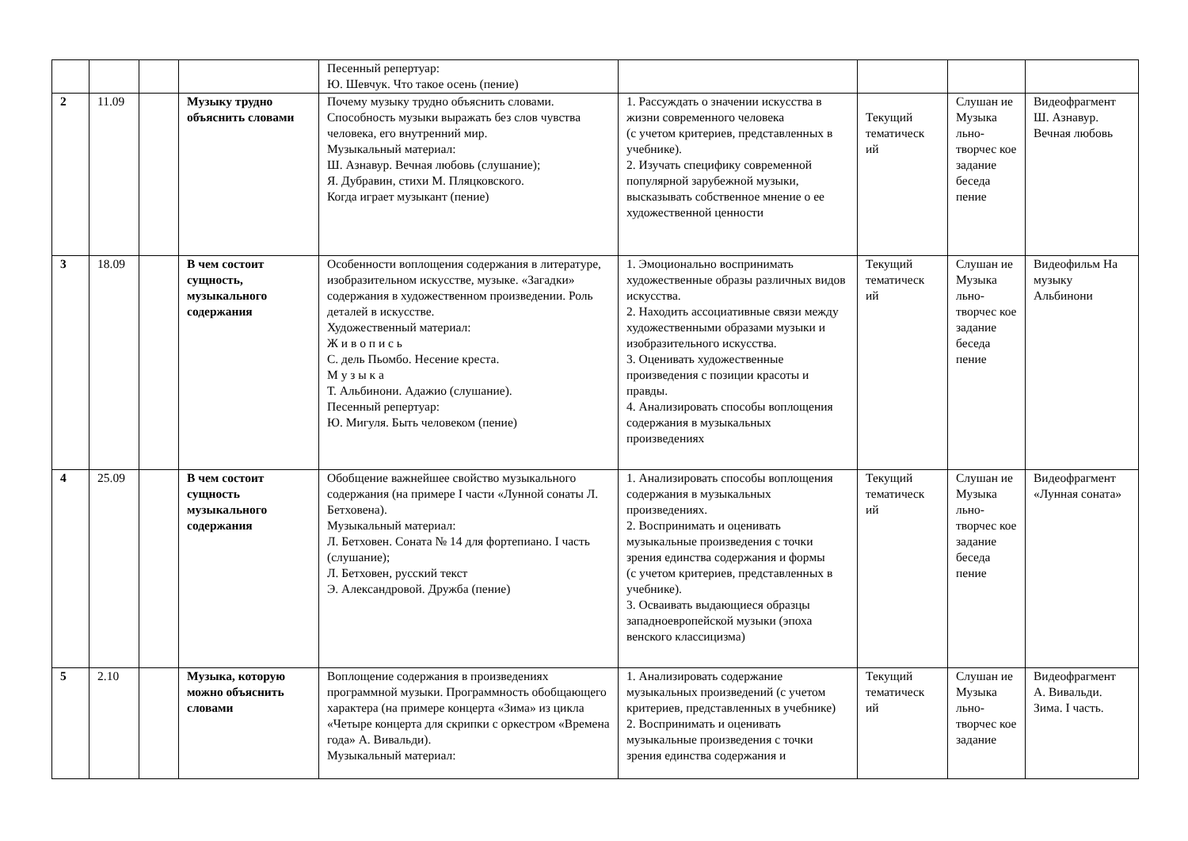| | | | | Песенный репертуар: Ю. Шевчук. Что такое осень (пение) | | | | |
| 2 | 11.09 | | Музыку трудно объяснить словами | Почему музыку трудно объяснить словами. Способность музыки выражать без слов чувства человека, его внутренний мир. Музыкальный материал: Ш. Азнавур. Вечная любовь (слушание); Я. Дубравин, стихи М. Пляцковского. Когда играет музыкант (пение) | 1. Рассуждать о значении искусства в жизни современного человека (с учетом критериев, представленных в учебнике). 2. Изучать специфику современной популярной зарубежной музыки, высказывать собственное мнение о ее художественной ценности | Текущий тематическ ий | Слушан ие Музыка льно-творчес кое задание беседа пение | Видеофрагмент Ш. Азнавур. Вечная любовь |
| 3 | 18.09 | | В чем состоит сущность, музыкального содержания | Особенности воплощения содержания в литературе, изобразительном искусстве, музыке. «Загадки» содержания в художественном произведении. Роль деталей в искусстве. Художественный материал: Ж и в о п и с ь С. дель Пьомбо. Несение креста. М у з ы к а Т. Альбинони. Адажио (слушание). Песенный репертуар: Ю. Мигуля. Быть человеком (пение) | 1. Эмоционально воспринимать художественные образы различных видов искусства. 2. Находить ассоциативные связи между художественными образами музыки и изобразительного искусства. 3. Оценивать художественные произведения с позиции красоты и правды. 4. Анализировать способы воплощения содержания в музыкальных произведениях | Текущий тематическ ий | Слушан ие Музыка льно-творчес кое задание беседа пение | Видеофильм На музыку Альбинони |
| 4 | 25.09 | | В чем состоит сущность музыкального содержания | Обобщение важнейшее свойство музыкального содержания (на примере I части «Лунной сонаты Л. Бетховена). Музыкальный материал: Л. Бетховен. Соната № 14 для фортепиано. I часть (слушание); Л. Бетховен, русский текст Э. Александровой. Дружба (пение) | 1. Анализировать способы воплощения содержания в музыкальных произведениях. 2. Воспринимать и оценивать музыкальные произведения с точки зрения единства содержания и формы (с учетом критериев, представленных в учебнике). 3. Осваивать выдающиеся образцы западноевропейской музыки (эпоха венского классицизма) | Текущий тематическ ий | Слушан ие Музыка льно-творчес кое задание беседа пение | Видеофрагмент «Лунная соната» |
| 5 | 2.10 | | Музыка, которую можно объяснить словами | Воплощение содержания в произведениях программной музыки. Программность обобщающего характера (на примере концерта «Зима» из цикла «Четыре концерта для скрипки с оркестром «Времена года» А. Вивальди). Музыкальный материал: | 1. Анализировать содержание музыкальных произведений (с учетом критериев, представленных в учебнике) 2. Воспринимать и оценивать музыкальные произведения с точки зрения единства содержания и | Текущий тематическ ий | Слушан ие Музыка льно-творчес кое задание | Видеофрагмент А. Вивальди. Зима. I часть. |